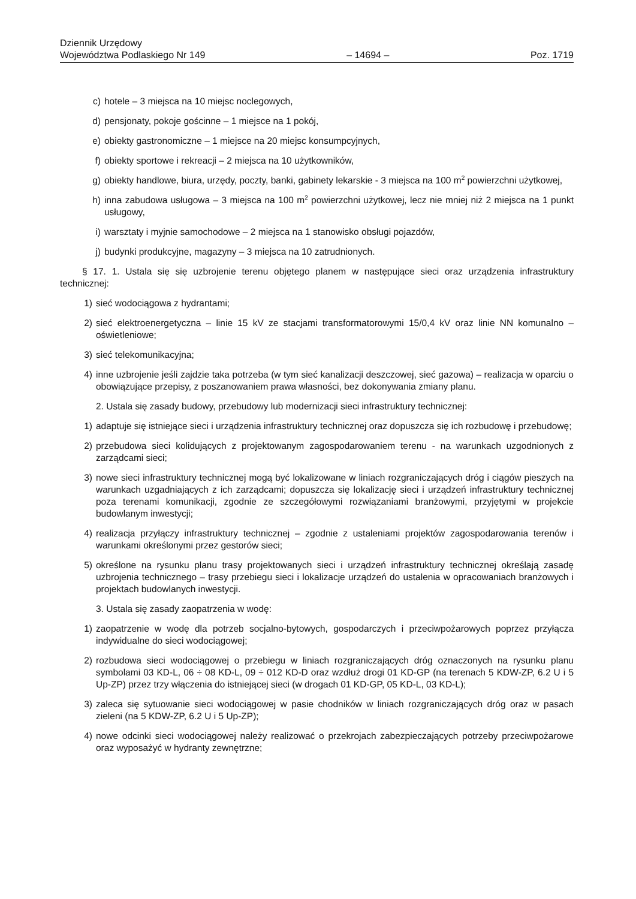Dziennik Urzędowy
Województwa Podlaskiego Nr 149
– 14694 –
Poz. 1719
c) hotele – 3 miejsca na 10 miejsc noclegowych,
d) pensjonaty, pokoje gościnne – 1 miejsce na 1 pokój,
e) obiekty gastronomiczne – 1 miejsce na 20 miejsc konsumpcyjnych,
f) obiekty sportowe i rekreacji – 2 miejsca na 10 użytkowników,
g) obiekty handlowe, biura, urzędy, poczty, banki, gabinety lekarskie - 3 miejsca na 100 m<sup>2</sup> powierzchni użytkowej,
h) inna zabudowa usługowa – 3 miejsca na 100 m<sup>2</sup> powierzchni użytkowej, lecz nie mniej niż 2 miejsca na 1 punkt usługowy,
i) warsztaty i myjnie samochodowe – 2 miejsca na 1 stanowisko obsługi pojazdów,
j) budynki produkcyjne, magazyny – 3 miejsca na 10 zatrudnionych.
§ 17. 1. Ustala się się uzbrojenie terenu objętego planem w następujące sieci oraz urządzenia infrastruktury technicznej:
1) sieć wodociągowa z hydrantami;
2) sieć elektroenergetyczna – linie 15 kV ze stacjami transformatorowymi 15/0,4 kV oraz linie NN komunalno – oświetleniowe;
3) sieć telekomunikacyjna;
4) inne uzbrojenie jeśli zajdzie taka potrzeba (w tym sieć kanalizacji deszczowej, sieć gazowa) – realizacja w oparciu o obowiązujące przepisy, z poszanowaniem prawa własności, bez dokonywania zmiany planu.
2. Ustala się zasady budowy, przebudowy lub modernizacji sieci infrastruktury technicznej:
1) adaptuje się istniejące sieci i urządzenia infrastruktury technicznej oraz dopuszcza się ich rozbudowę i przebudowę;
2) przebudowa sieci kolidujących z projektowanym zagospodarowaniem terenu - na warunkach uzgodnionych z zarządcami sieci;
3) nowe sieci infrastruktury technicznej mogą być lokalizowane w liniach rozgraniczających dróg i ciągów pieszych na warunkach uzgadniających z ich zarządcami; dopuszcza się lokalizację sieci i urządzeń infrastruktury technicznej poza terenami komunikacji, zgodnie ze szczegółowymi rozwiązaniami branżowymi, przyjętymi w projekcie budowlanym inwestycji;
4) realizacja przyłączy infrastruktury technicznej – zgodnie z ustaleniami projektów zagospodarowania terenów i warunkami określonymi przez gestorów sieci;
5) określone na rysunku planu trasy projektowanych sieci i urządzeń infrastruktury technicznej określają zasadę uzbrojenia technicznego – trasy przebiegu sieci i lokalizacje urządzeń do ustalenia w opracowaniach branżowych i projektach budowlanych inwestycji.
3. Ustala się zasady zaopatrzenia w wodę:
1) zaopatrzenie w wodę dla potrzeb socjalno-bytowych, gospodarczych i przeciwpożarowych poprzez przyłącza indywidualne do sieci wodociągowej;
2) rozbudowa sieci wodociągowej o przebiegu w liniach rozgraniczających dróg oznaczonych na rysunku planu symbolami 03 KD-L, 06 ÷ 08 KD-L, 09 ÷ 012 KD-D oraz wzdłuż drogi 01 KD-GP (na terenach 5 KDW-ZP, 6.2 U i 5 Up-ZP) przez trzy włączenia do istniejącej sieci (w drogach 01 KD-GP, 05 KD-L, 03 KD-L);
3) zaleca się sytuowanie sieci wodociągowej w pasie chodników w liniach rozgraniczających dróg oraz w pasach zieleni (na 5 KDW-ZP, 6.2 U i 5 Up-ZP);
4) nowe odcinki sieci wodociągowej należy realizować o przekrojach zabezpieczających potrzeby przeciwpożarowe oraz wyposażyć w hydranty zewnętrzne;